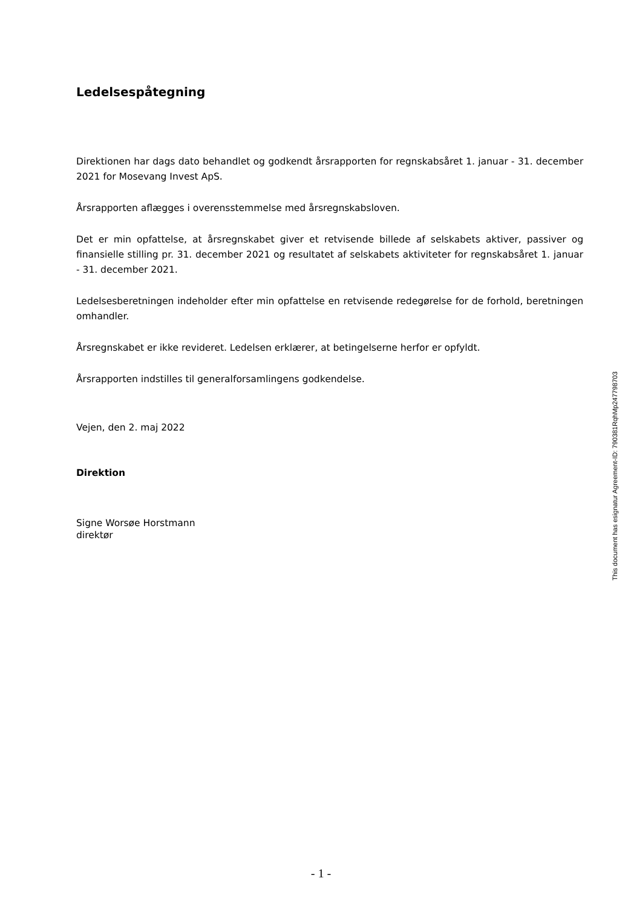Ledelsespåtegning
Direktionen har dags dato behandlet og godkendt årsrapporten for regnskabsåret 1. januar - 31. december 2021 for Mosevang Invest ApS.
Årsrapporten aflægges i overensstemmelse med årsregnskabsloven.
Det er min opfattelse, at årsregnskabet giver et retvisende billede af selskabets aktiver, passiver og finansielle stilling pr. 31. december 2021 og resultatet af selskabets aktiviteter for regnskabsåret 1. januar - 31. december 2021.
Ledelsesberetningen indeholder efter min opfattelse en retvisende redegørelse for de forhold, beretningen omhandler.
Årsregnskabet er ikke revideret. Ledelsen erklærer, at betingelserne herfor er opfyldt.
Årsrapporten indstilles til generalforsamlingens godkendelse.
Vejen, den 2. maj 2022
Direktion
Signe Worsøe Horstmann
direktør
This document has esignatur Agreement-ID: 790381RqhMp247798703
- 1 -